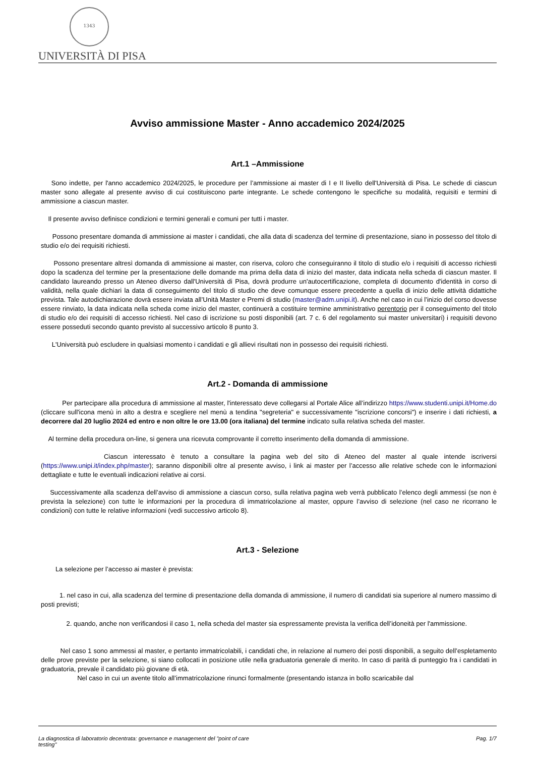1343
UNIVERSITÀ DI PISA
Avviso ammissione Master - Anno accademico 2024/2025
Art.1 –Ammissione
Sono indette, per l'anno accademico 2024/2025, le procedure per l’ammissione ai master di I e II livello dell'Università di Pisa. Le schede di ciascun master sono allegate al presente avviso di cui costituiscono parte integrante. Le schede contengono le specifiche su modalità, requisiti e termini di ammissione a ciascun master.
Il presente avviso definisce condizioni e termini generali e comuni per tutti i master.
Possono presentare domanda di ammissione ai master i candidati, che alla data di scadenza del termine di presentazione, siano in possesso del titolo di studio e/o dei requisiti richiesti.
Possono presentare altresì domanda di ammissione ai master, con riserva, coloro che conseguiranno il titolo di studio e/o i requisiti di accesso richiesti dopo la scadenza del termine per la presentazione delle domande ma prima della data di inizio del master, data indicata nella scheda di ciascun master. Il candidato laureando presso un Ateneo diverso dall'Università di Pisa, dovrà produrre un'autocertificazione, completa di documento d'identità in corso di validità, nella quale dichiari la data di conseguimento del titolo di studio che deve comunque essere precedente a quella di inizio delle attività didattiche prevista. Tale autodichiarazione dovrà essere inviata all’Unità Master e Premi di studio (master@adm.unipi.it). Anche nel caso in cui l’inizio del corso dovesse essere rinviato, la data indicata nella scheda come inizio del master, continuerà a costituire termine amministrativo perentorio per il conseguimento del titolo di studio e/o dei requisiti di accesso richiesti. Nel caso di iscrizione su posti disponibili (art. 7 c. 6 del regolamento sui master universitari) i requisiti devono essere posseduti secondo quanto previsto al successivo articolo 8 punto 3.
L'Università può escludere in qualsiasi momento i candidati e gli allievi risultati non in possesso dei requisiti richiesti.
Art.2 - Domanda di ammissione
Per partecipare alla procedura di ammissione al master, l'interessato deve collegarsi al Portale Alice all’indirizzo https://www.studenti.unipi.it/Home.do (cliccare sull'icona menù in alto a destra e scegliere nel menù a tendina "segreteria" e successivamente "iscrizione concorsi") e inserire i dati richiesti, a decorrere dal 20 luglio 2024 ed entro e non oltre le ore 13.00 (ora italiana) del termine indicato sulla relativa scheda del master.
Al termine della procedura on-line, si genera una ricevuta comprovante il corretto inserimento della domanda di ammissione.
Ciascun interessato è tenuto a consultare la pagina web del sito di Ateneo del master al quale intende iscriversi (https://www.unipi.it/index.php/master); saranno disponibili oltre al presente avviso, i link ai master per l’accesso alle relative schede con le informazioni dettagliate e tutte le eventuali indicazioni relative ai corsi.
Successivamente alla scadenza dell’avviso di ammissione a ciascun corso, sulla relativa pagina web verrà pubblicato l’elenco degli ammessi (se non è prevista la selezione) con tutte le informazioni per la procedura di immatricolazione al master, oppure l’avviso di selezione (nel caso ne ricorrano le condizioni) con tutte le relative informazioni (vedi successivo articolo 8).
Art.3 - Selezione
La selezione per l’accesso ai master è prevista:
1. nel caso in cui, alla scadenza del termine di presentazione della domanda di ammissione, il numero di candidati sia superiore al numero massimo di posti previsti;
2. quando, anche non verificandosi il caso 1, nella scheda del master sia espressamente prevista la verifica dell’idoneità per l'ammissione.
Nel caso 1 sono ammessi al master, e pertanto immatricolabili, i candidati che, in relazione al numero dei posti disponibili, a seguito dell’espletamento delle prove previste per la selezione, si siano collocati in posizione utile nella graduatoria generale di merito. In caso di parità di punteggio fra i candidati in graduatoria, prevale il candidato più giovane di età.
Nel caso in cui un avente titolo all’immatricolazione rinunci formalmente (presentando istanza in bollo scaricabile dal
La diagnostica di laboratorio decentrata: governance e management del "point of care
testing" Pag. 1/7